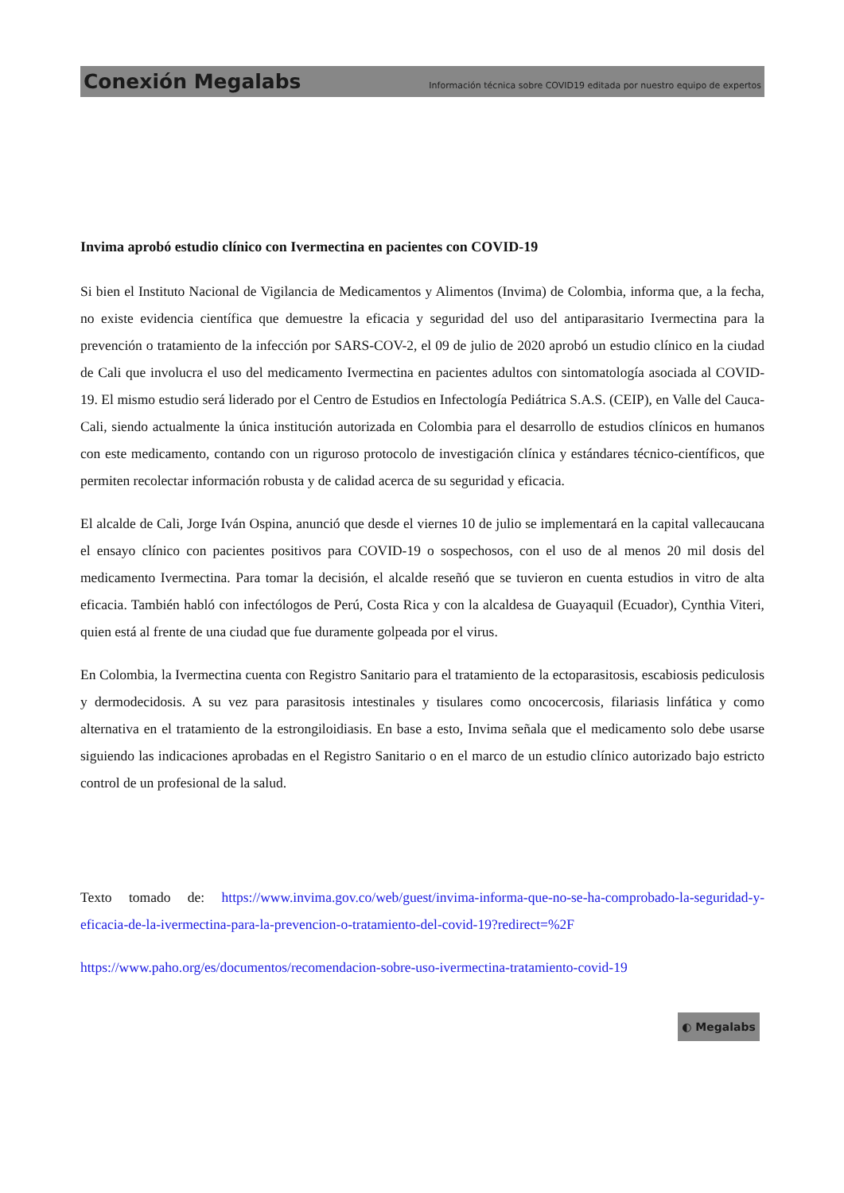Conexión Megalabs Información técnica sobre COVID19 editada por nuestro equipo de expertos
Invima aprobó estudio clínico con Ivermectina en pacientes con COVID-19
Si bien el Instituto Nacional de Vigilancia de Medicamentos y Alimentos (Invima) de Colombia, informa que, a la fecha, no existe evidencia científica que demuestre la eficacia y seguridad del uso del antiparasitario Ivermectina para la prevención o tratamiento de la infección por SARS-COV-2, el 09 de julio de 2020 aprobó un estudio clínico en la ciudad de Cali que involucra el uso del medicamento Ivermectina en pacientes adultos con sintomatología asociada al COVID-19. El mismo estudio será liderado por el Centro de Estudios en Infectología Pediátrica S.A.S. (CEIP), en Valle del Cauca-Cali, siendo actualmente la única institución autorizada en Colombia para el desarrollo de estudios clínicos en humanos con este medicamento, contando con un riguroso protocolo de investigación clínica y estándares técnico-científicos, que permiten recolectar información robusta y de calidad acerca de su seguridad y eficacia.
El alcalde de Cali, Jorge Iván Ospina, anunció que desde el viernes 10 de julio se implementará en la capital vallecaucana el ensayo clínico con pacientes positivos para COVID-19 o sospechosos, con el uso de al menos 20 mil dosis del medicamento Ivermectina. Para tomar la decisión, el alcalde reseñó que se tuvieron en cuenta estudios in vitro de alta eficacia. También habló con infectólogos de Perú, Costa Rica y con la alcaldesa de Guayaquil (Ecuador), Cynthia Viteri, quien está al frente de una ciudad que fue duramente golpeada por el virus.
En Colombia, la Ivermectina cuenta con Registro Sanitario para el tratamiento de la ectoparasitosis, escabiosis pediculosis y dermodecidosis. A su vez para parasitosis intestinales y tisulares como oncocercosis, filariasis linfática y como alternativa en el tratamiento de la estrongiloidiasis. En base a esto, Invima señala que el medicamento solo debe usarse siguiendo las indicaciones aprobadas en el Registro Sanitario o en el marco de un estudio clínico autorizado bajo estricto control de un profesional de la salud.
Texto tomado de: https://www.invima.gov.co/web/guest/invima-informa-que-no-se-ha-comprobado-la-seguridad-y-eficacia-de-la-ivermectina-para-la-prevencion-o-tratamiento-del-covid-19?redirect=%2F
https://www.paho.org/es/documentos/recomendacion-sobre-uso-ivermectina-tratamiento-covid-19
◐ Megalabs